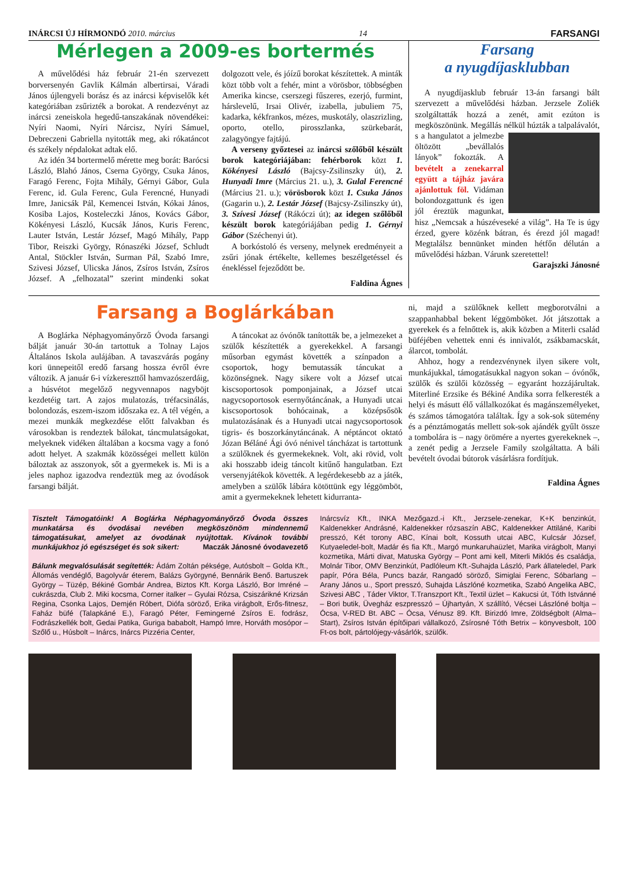INÁRCSI ÚJ HÍRMONDÓ 2010. március 14 FARSANGI
Mérlegen a 2009-es bortermés
A művelődési ház február 21-én szervezett borversenyén Gavlik Kálmán albertirsai, Váradi János újlengyeli borász és az inárcsi képviselők két kategóriában zsűrizték a borokat. A rendezvényt az inárcsi zeneiskola hegedű-tanszakának növendékei: Nyíri Naomi, Nyíri Nárcisz, Nyíri Sámuel, Debreczeni Gabriella nyitották meg, aki rókatáncot és székely népdalokat adtak elő.
Az idén 34 bortermelő mérette meg borát: Barócsi László, Blahó János, Cserna György, Csuka János, Faragó Ferenc, Fojta Mihály, Gérnyi Gábor, Gula Ferenc, id. Gula Ferenc, Gula Ferencné, Hunyadi Imre, Janicsák Pál, Kemencei István, Kókai János, Kosiba Lajos, Kosteleczki János, Kovács Gábor, Kökényesi László, Kucsák János, Kuris Ferenc, Lauter István, Lestár József, Magó Mihály, Papp Tibor, Reiszki György, Rónaszéki József, Schludt Antal, Stöckler István, Surman Pál, Szabó Imre, Szivesi József, Ulicska János, Zsíros István, Zsíros József. A „felhozatal” szerint mindenki sokat dolgozott vele, és jóízű borokat készítettek. A minták közt több volt a fehér, mint a vörösbor, többségben Amerika kincse, cserszegi fűszeres, ezerjó, furmint, hárslevelű, Irsai Olivér, izabella, jubuliem 75, kadarka, kékfrankos, mézes, muskotály, olaszrizling, oporto, otello, pirosszlanka, szürkebarát, zalagyöngye fajtájú.
A verseny győztesei az inárcsi szőlőből készült borok kategóriájában: fehérborok közt 1. Kökényesi László (Bajcsy-Zsilinszky út), 2. Hunyadi Imre (Március 21. u.), 3. Gulal Ferencné (Március 21. u.); vörösborok közt 1. Csuka János (Gagarin u.), 2. Lestár József (Bajcsy-Zsilinszky út), 3. Szívesi József (Rákóczi út); az idegen szőlőből készült borok kategóriájában pedig 1. Gérnyi Gábor (Széchenyi út).
A borkóstoló és verseny, melynek eredményeit a zsűri jónak értékelte, kellemes beszélgetéssel és énekléssel fejeződött be.
Faldina Ágnes
Farsang
a nyugdíjasklubban
A nyugdíjasklub február 13-án farsangi bált szervezett a művelődési házban. Jerzsele Zoliék szolgáltatták hozzá a zenét, amit ezúton is megköszönünk. Megállás nélkül húzták a talpalávalót, s a hangulatot a jelmezbe öltözött „bevállalós lányok” fokozták. A bevételt a zenekarral együtt a tájház javára ajánlottuk föl. Vidáman bolondozgattunk és igen jól éreztük magunkat, hisz „Nemcsak a húszéveseké a világ”. Ha Te is úgy érzed, gyere közénk bátran, és érezd jól magad! Megtalálsz bennünket minden hétfőn délután a művelődési házban. Várunk szeretettel!
Garajszki Jánosné
Farsang a Boglárkában
A Boglárka Néphagyományőrző Óvoda farsangi bálját január 30-án tartottuk a Tolnay Lajos Általános Iskola aulájában. A tavaszvárás pogány kori ünnepeitől eredő farsang hossza évről évre változik. A január 6-i vízkereszttől hamvazószerdáig, a húsvétot megelőző negyvennapos nagyböjt kezdetéig tart. A zajos mulatozás, tréfacsinálás, bolondozás, eszem-iszom időszaka ez. A tél végén, a mezei munkák megkezdése előtt falvakban és városokban is rendeztek bálokat, táncmulatságokat, melyeknek vidéken általában a kocsma vagy a fonó adott helyet. A szakmák közösségei mellett külön báloztak az asszonyok, sőt a gyermekek is. Mi is a jeles naphoz igazodva rendeztük meg az óvodások farsangi bálját.
A táncokat az óvónők tanították be, a jelmezeket a szülők készítették a gyerekekkel. A farsangi műsorban egymást követték a színpadon a csoportok, hogy bemutassák táncukat a közönségnek. Nagy sikere volt a József utcai kiscsoportosok pomponjainak, a József utcai nagycsoportosok esernyőtáncának, a Hunyadi utcai kiscsoportosok bohócainak, a középsősök mulatozásának és a Hunyadi utcai nagycsoportosok tigris- és boszorkánytáncának. A néptáncot oktató Józan Béláné Ági óvó nénivel táncházat is tartottunk a szülőknek és gyermekeknek. Volt, aki rövid, volt aki hosszabb ideig táncolt kitűnő hangulatban. Ezt versenyjátékok követték. A legérdekesebb az a játék, amelyben a szülők lábára kötöttünk egy léggömböt, amit a gyermekeknek lehetett kidurranta-
ni, majd a szülőknek kellett megborotválni a szappanhabbal bekent léggömböket. Jót játszottak a gyerekek és a felnőttek is, akik közben a Miterli család büféjében vehettek enni és innivalót, zsákbamacskát, álarcot, tombolát.
Ahhoz, hogy a rendezvénynek ilyen sikere volt, munkájukkal, támogatásukkal nagyon sokan – óvónők, szülők és szülői közösség – egyaránt hozzájárultak. Miterliné Erzsike és Békiné Andika sorra felkeresték a helyi és másutt élő vállalkozókat és magánszemélyeket, és számos támogatóra találtak. Így a sok-sok sütemény és a pénztámogatás mellett sok-sok ajándék gyűlt össze a tombolára is – nagy örömére a nyertes gyerekeknek –, a zenét pedig a Jerzsele Family szolgáltatta. A báli bevételt óvodai bútorok vásárlásra fordítjuk.
Faldina Ágnes
Tisztelt Támogatóink! A Boglárka Néphagyományőrző Óvoda összes munkatársa és óvodásai nevében megköszönöm mindennemű támogatásukat, amelyet az óvodának nyújtottak. Kívánok további munkájukhoz jó egészséget és sok sikert: Maczák Jánosné óvodavezető
Bálunk megvalósulását segítették: Ádám Zoltán péksége, Autósbolt – Golda Kft., Állomás vendéglő, Bagolyvár éterem, Balázs Györgyné, Bennárik Benő. Bartuszek György – Tüzép, Békiné Gombár Andrea, Biztos Kft. Korga László, Bor Imréné –cukrászda, Club 2. Miki kocsma, Corner italker – Gyulai Rózsa, Csiszárikné Krizsán Regina, Csonka Lajos, Demjén Róbert, Diófa söröző, Erika virágbolt, Erős-fitnesz, Faház büfé (Talapkáné E.), Faragó Péter, Femingerné Zsíros E. fodrász, Fodrászkellék bolt, Gedai Patika, Guriga bababolt, Hampó Imre, Horváth mosópor – Szőlő u., Húsbolt – Inárcs, Inárcs Pizzéria Center,
Inárcsvíz Kft., INKA Mezőgazd.-i Kft., Jerzsele-zenekar, K+K benzinkút, Kaldenekker Andrásné, Kaldenekker rózsaszín ABC, Kaldenekker Attiláné, Karibi presszó, Két torony ABC, Kínai bolt, Kossuth utcai ABC, Kulcsár József, Kutyaeledel-bolt, Madár és fia Kft., Margó munkaruhaüzlet, Marika virágbolt, Manyi kozmetika, Márti divat, Matuska György – Pont ami kell, Miterli Miklós és családja, Molnár Tibor, OMV Benzinkút, Padlóleum Kft.-Suhajda László, Park állateledel, Park papír, Póra Béla, Puncs bazár, Rangadó söröző, Simiglai Ferenc, Sóbarlang – Arany János u., Sport presszó, Suhajda Lászlóné kozmetika, Szabó Angelika ABC, Szivesi ABC , Táder Viktor, T.Transzport Kft., Textil üzlet – Kakucsi út, Tóth Istvánné – Bori butik, Üvegház eszpresszó – Újhartyán, X szállító, Vécsei Lászlóné boltja – Ócsa, V-RED Bt. ABC – Ócsa, Vénusz 89. Kft. Birizdó Imre, Zöldségbolt (Alma–Start), Zsíros István építőipari vállalkozó, Zsírosné Tóth Betrix – könyvesbolt, 100 Ft-os bolt, pártolójegy-vásárlók, szülők.